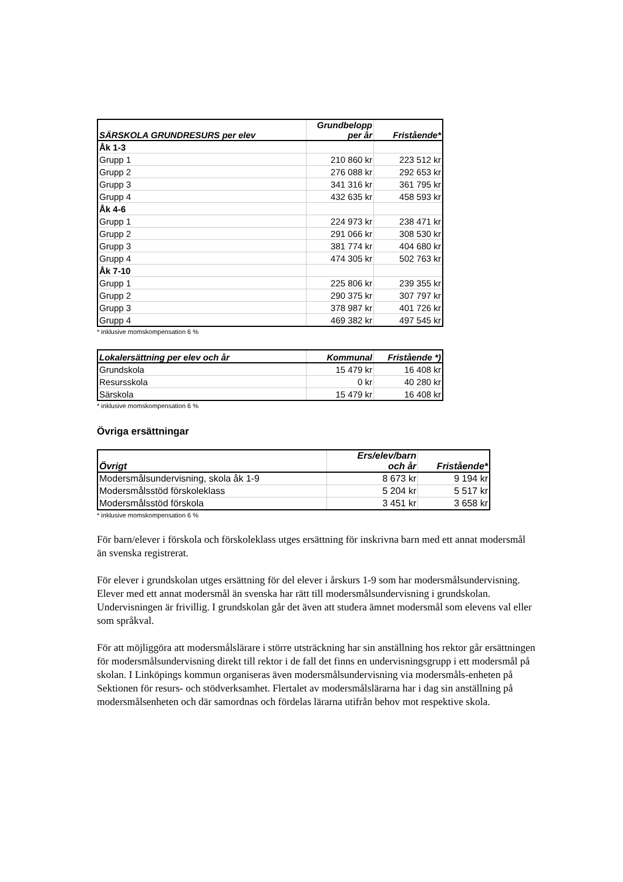| SÄRSKOLA GRUNDRESURS per elev | Grundbelopp per år | Fristående* |
| --- | --- | --- |
| Åk 1-3 | | |
| Grupp 1 | 210 860 kr | 223 512 kr |
| Grupp 2 | 276 088 kr | 292 653 kr |
| Grupp 3 | 341 316 kr | 361 795 kr |
| Grupp 4 | 432 635 kr | 458 593 kr |
| Åk 4-6 | | |
| Grupp 1 | 224 973 kr | 238 471 kr |
| Grupp 2 | 291 066 kr | 308 530 kr |
| Grupp 3 | 381 774 kr | 404 680 kr |
| Grupp 4 | 474 305 kr | 502 763 kr |
| Åk 7-10 | | |
| Grupp 1 | 225 806 kr | 239 355 kr |
| Grupp 2 | 290 375 kr | 307 797 kr |
| Grupp 3 | 378 987 kr | 401 726 kr |
| Grupp 4 | 469 382 kr | 497 545 kr |
* inklusive momskompensation 6 %
| Lokalersättning per elev och år | Kommunal | Fristående *) |
| --- | --- | --- |
| Grundskola | 15 479 kr | 16 408 kr |
| Resursskola | 0 kr | 40 280 kr |
| Särskola | 15 479 kr | 16 408 kr |
* inklusive momskompensation 6 %
Övriga ersättningar
| Övrigt | Ers/elev/barn och år | Fristående* |
| --- | --- | --- |
| Modersmålsundervisning, skola åk 1-9 | 8 673 kr | 9 194 kr |
| Modersmålsstöd förskoleklass | 5 204 kr | 5 517 kr |
| Modersmålsstöd förskola | 3 451 kr | 3 658 kr |
* inklusive momskompensation 6 %
För barn/elever i förskola och förskoleklass utges ersättning för inskrivna barn med ett annat modersmål än svenska registrerat.
För elever i grundskolan utges ersättning för del elever i årskurs 1-9 som har modersmålsundervisning. Elever med ett annat modersmål än svenska har rätt till modersmålsundervisning i grundskolan. Undervisningen är frivillig. I grundskolan går det även att studera ämnet modersmål som elevens val eller som språkval.
För att möjliggöra att modersmålslärare i större utsträckning har sin anställning hos rektor går ersättningen för modersmålsundervisning direkt till rektor i de fall det finns en undervisningsgrupp i ett modersmål på skolan. I Linköpings kommun organiseras även modersmålsundervisning via modersmåls-enheten på Sektionen för resurs- och stödverksamhet. Flertalet av modersmålslärarna har i dag sin anställning på modersmålsenheten och där samordnas och fördelas lärarna utifrån behov mot respektive skola.